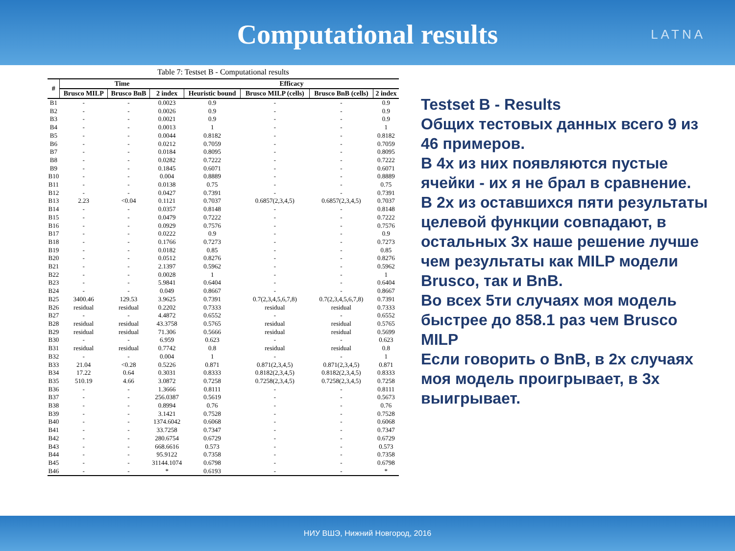Computational results
LATNA
Table 7: Testset B - Computational results
| # | Time | | | Efficacy | | | |
| --- | --- | --- | --- | --- | --- | --- | --- |
| | Brusco MILP | Brusco BnB | 2 index | Heuristic bound | Brusco MILP (cells) | Brusco BnB (cells) | 2 index |
| B1 | - | - | 0.0023 | 0.9 | - | - | 0.9 |
| B2 | - | - | 0.0026 | 0.9 | - | - | 0.9 |
| B3 | - | - | 0.0021 | 0.9 | - | - | 0.9 |
| B4 | - | - | 0.0013 | 1 | - | - | 1 |
| B5 | - | - | 0.0044 | 0.8182 | - | - | 0.8182 |
| B6 | - | - | 0.0212 | 0.7059 | - | - | 0.7059 |
| B7 | - | - | 0.0184 | 0.8095 | - | - | 0.8095 |
| B8 | - | - | 0.0282 | 0.7222 | - | - | 0.7222 |
| B9 | - | - | 0.1845 | 0.6071 | - | - | 0.6071 |
| B10 | - | - | 0.004 | 0.8889 | - | - | 0.8889 |
| B11 | - | - | 0.0138 | 0.75 | - | - | 0.75 |
| B12 | - | - | 0.0427 | 0.7391 | - | - | 0.7391 |
| B13 | 2.23 | <0.04 | 0.1121 | 0.7037 | 0.6857(2,3,4,5) | 0.6857(2,3,4,5) | 0.7037 |
| B14 | - | - | 0.0357 | 0.8148 | - | - | 0.8148 |
| B15 | - | - | 0.0479 | 0.7222 | - | - | 0.7222 |
| B16 | - | - | 0.0929 | 0.7576 | - | - | 0.7576 |
| B17 | - | - | 0.0222 | 0.9 | - | - | 0.9 |
| B18 | - | - | 0.1766 | 0.7273 | - | - | 0.7273 |
| B19 | - | - | 0.0182 | 0.85 | - | - | 0.85 |
| B20 | - | - | 0.0512 | 0.8276 | - | - | 0.8276 |
| B21 | - | - | 2.1397 | 0.5962 | - | - | 0.5962 |
| B22 | - | - | 0.0028 | 1 | - | - | 1 |
| B23 | - | - | 5.9841 | 0.6404 | - | - | 0.6404 |
| B24 | - | - | 0.049 | 0.8667 | - | - | 0.8667 |
| B25 | 3400.46 | 129.53 | 3.9625 | 0.7391 | 0.7(2,3,4,5,6,7,8) | 0.7(2,3,4,5,6,7,8) | 0.7391 |
| B26 | residual | residual | 0.2202 | 0.7333 | residual | residual | 0.7333 |
| B27 | - | - | 4.4872 | 0.6552 | - | - | 0.6552 |
| B28 | residual | residual | 43.3758 | 0.5765 | residual | residual | 0.5765 |
| B29 | residual | residual | 71.306 | 0.5666 | residual | residual | 0.5699 |
| B30 | - | - | 6.959 | 0.623 | - | - | 0.623 |
| B31 | residual | residual | 0.7742 | 0.8 | residual | residual | 0.8 |
| B32 | - | - | 0.004 | 1 | - | - | 1 |
| B33 | 21.04 | <0.28 | 0.5226 | 0.871 | 0.871(2,3,4,5) | 0.871(2,3,4,5) | 0.871 |
| B34 | 17.22 | 0.64 | 0.3031 | 0.8333 | 0.8182(2,3,4,5) | 0.8182(2,3,4,5) | 0.8333 |
| B35 | 510.19 | 4.66 | 3.0872 | 0.7258 | 0.7258(2,3,4,5) | 0.7258(2,3,4,5) | 0.7258 |
| B36 | - | - | 1.3666 | 0.8111 | - | - | 0.8111 |
| B37 | - | - | 256.0387 | 0.5619 | - | - | 0.5673 |
| B38 | - | - | 0.8994 | 0.76 | - | - | 0.76 |
| B39 | - | - | 3.1421 | 0.7528 | - | - | 0.7528 |
| B40 | - | - | 1374.6042 | 0.6068 | - | - | 0.6068 |
| B41 | - | - | 33.7258 | 0.7347 | - | - | 0.7347 |
| B42 | - | - | 280.6754 | 0.6729 | - | - | 0.6729 |
| B43 | - | - | 668.6616 | 0.573 | - | - | 0.573 |
| B44 | - | - | 95.9122 | 0.7358 | - | - | 0.7358 |
| B45 | - | - | 31144.1074 | 0.6798 | - | - | 0.6798 |
| B46 | - | - | * | 0.6193 | - | - | * |
Testset B - Results
Общих тестовых данных всего 9 из 46 примеров.
В 4х из них появляются пустые ячейки - их я не брал в сравнение.
В 2х из оставшихся пяти результаты целевой функции совпадают, в остальных 3х наше решение лучше чем результаты как MILP модели Brusco, так и BnB.
Во всех 5ти случаях моя модель быстрее до 858.1 раз чем Brusco MILP
Если говорить о BnB, в 2х случаях моя модель проигрывает, в 3х выигрывает.
НИУ ВШЭ, Нижний Новгород, 2016